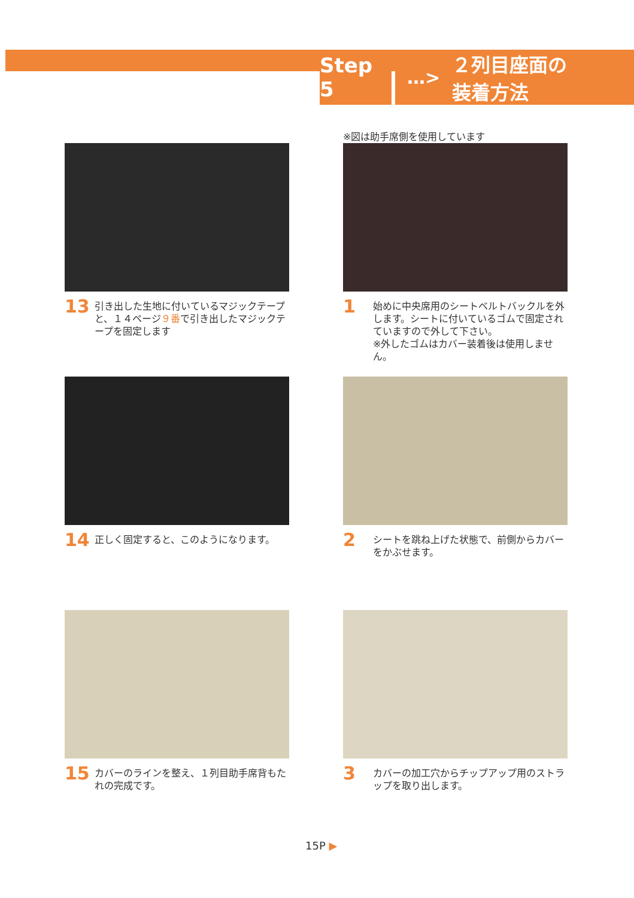Step 5
…> ２列目座面の
装着方法
13 引き出した生地に付いているマジックテープと、１４ページ９番で引き出したマジックテープを固定します
※図は助手席側を使用しています
1 始めに中央席用のシートベルトバックルを外します。シートに付いているゴムで固定されていますので外して下さい。
※外したゴムはカバー装着後は使用しません。
14 正しく固定すると、このようになります。
2 シートを跳ね上げた状態で、前側からカバーをかぶせます。
15 カバーのラインを整え、１列目助手席背もたれの完成です。
3 カバーの加工穴からチップアップ用のストラップを取り出します。
15P ▶